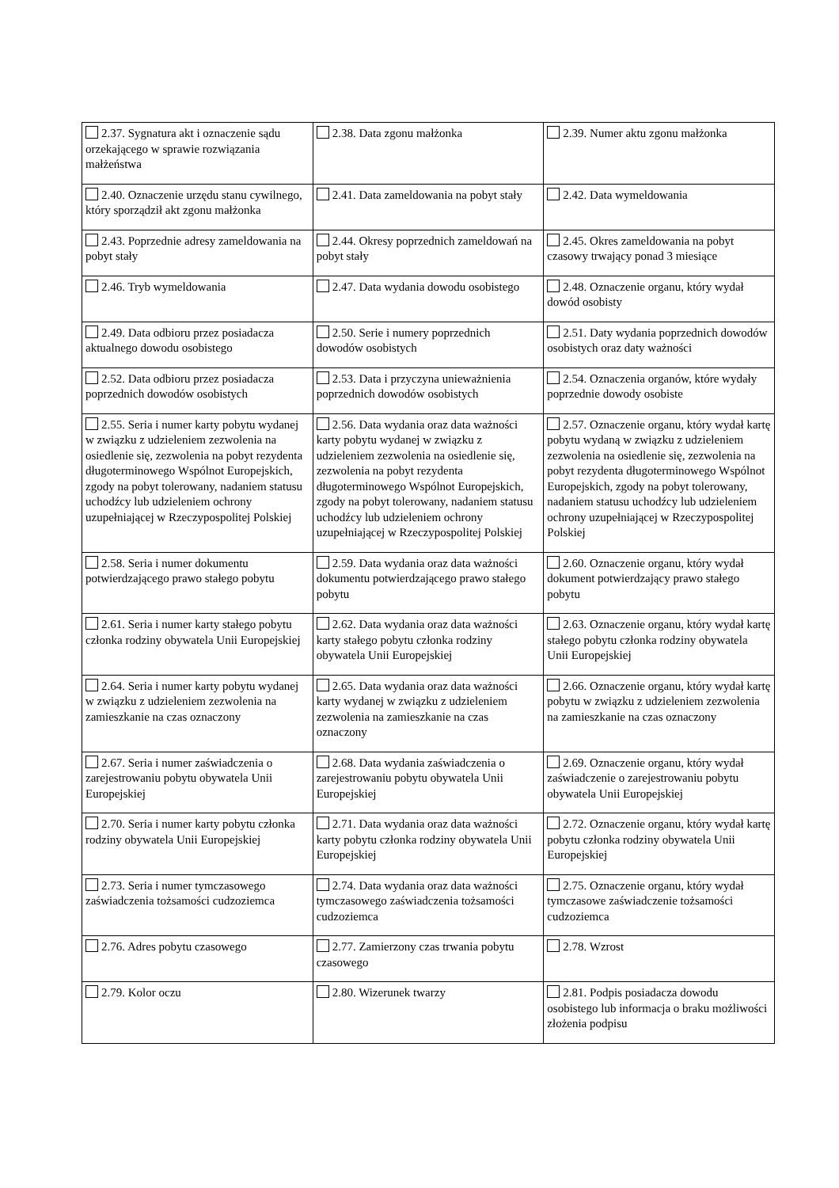| 2.37. Sygnatura akt i oznaczenie sądu orzekającego w sprawie rozwiązania małżeństwa | 2.38. Data zgonu małżonka | 2.39. Numer aktu zgonu małżonka |
| 2.40. Oznaczenie urzędu stanu cywilnego, który sporządził akt zgonu małżonka | 2.41. Data zameldowania na pobyt stały | 2.42. Data wymeldowania |
| 2.43. Poprzednie adresy zameldowania na pobyt stały | 2.44. Okresy poprzednich zameldowań na pobyt stały | 2.45. Okres zameldowania na pobyt czasowy trwający ponad 3 miesiące |
| 2.46. Tryb wymeldowania | 2.47. Data wydania dowodu osobistego | 2.48. Oznaczenie organu, który wydał dowód osobisty |
| 2.49. Data odbioru przez posiadacza aktualnego dowodu osobistego | 2.50. Serie i numery poprzednich dowodów osobistych | 2.51. Daty wydania poprzednich dowodów osobistych oraz daty ważności |
| 2.52. Data odbioru przez posiadacza poprzednich dowodów osobistych | 2.53. Data i przyczyna unieważnienia poprzednich dowodów osobistych | 2.54. Oznaczenia organów, które wydały poprzednie dowody osobiste |
| 2.55. Seria i numer karty pobytu wydanej w związku z udzieleniem zezwolenia na osiedlenie się, zezwolenia na pobyt rezydenta długoterminowego Wspólnot Europejskich, zgody na pobyt tolerowany, nadaniem statusu uchodźcy lub udzieleniem ochrony uzupełniającej w Rzeczypospolitej Polskiej | 2.56. Data wydania oraz data ważności karty pobytu wydanej w związku z udzieleniem zezwolenia na osiedlenie się, zezwolenia na pobyt rezydenta długoterminowego Wspólnot Europejskich, zgody na pobyt tolerowany, nadaniem statusu uchodźcy lub udzieleniem ochrony uzupełniającej w Rzeczypospolitej Polskiej | 2.57. Oznaczenie organu, który wydał kartę pobytu wydaną w związku z udzieleniem zezwolenia na osiedlenie się, zezwolenia na pobyt rezydenta długoterminowego Wspólnot Europejskich, zgody na pobyt tolerowany, nadaniem statusu uchodźcy lub udzieleniem ochrony uzupełniającej w Rzeczypospolitej Polskiej |
| 2.58. Seria i numer dokumentu potwierdzającego prawo stałego pobytu | 2.59. Data wydania oraz data ważności dokumentu potwierdzającego prawo stałego pobytu | 2.60. Oznaczenie organu, który wydał dokument potwierdzający prawo stałego pobytu |
| 2.61. Seria i numer karty stałego pobytu członka rodziny obywatela Unii Europejskiej | 2.62. Data wydania oraz data ważności karty stałego pobytu członka rodziny obywatela Unii Europejskiej | 2.63. Oznaczenie organu, który wydał kartę stałego pobytu członka rodziny obywatela Unii Europejskiej |
| 2.64. Seria i numer karty pobytu wydanej w związku z udzieleniem zezwolenia na zamieszkanie na czas oznaczony | 2.65. Data wydania oraz data ważności karty wydanej w związku z udzieleniem zezwolenia na zamieszkanie na czas oznaczony | 2.66. Oznaczenie organu, który wydał kartę pobytu w związku z udzieleniem zezwolenia na zamieszkanie na czas oznaczony |
| 2.67. Seria i numer zaświadczenia o zarejestrowaniu pobytu obywatela Unii Europejskiej | 2.68. Data wydania zaświadczenia o zarejestrowaniu pobytu obywatela Unii Europejskiej | 2.69. Oznaczenie organu, który wydał zaświadczenie o zarejestrowaniu pobytu obywatela Unii Europejskiej |
| 2.70. Seria i numer karty pobytu członka rodziny obywatela Unii Europejskiej | 2.71. Data wydania oraz data ważności karty pobytu członka rodziny obywatela Unii Europejskiej | 2.72. Oznaczenie organu, który wydał kartę pobytu członka rodziny obywatela Unii Europejskiej |
| 2.73. Seria i numer tymczasowego zaświadczenia tożsamości cudzoziemca | 2.74. Data wydania oraz data ważności tymczasowego zaświadczenia tożsamości cudzoziemca | 2.75. Oznaczenie organu, który wydał tymczasowe zaświadczenie tożsamości cudzoziemca |
| 2.76. Adres pobytu czasowego | 2.77. Zamierzony czas trwania pobytu czasowego | 2.78. Wzrost |
| 2.79. Kolor oczu | 2.80. Wizerunek twarzy | 2.81. Podpis posiadacza dowodu osobistego lub informacja o braku możliwości złożenia podpisu |